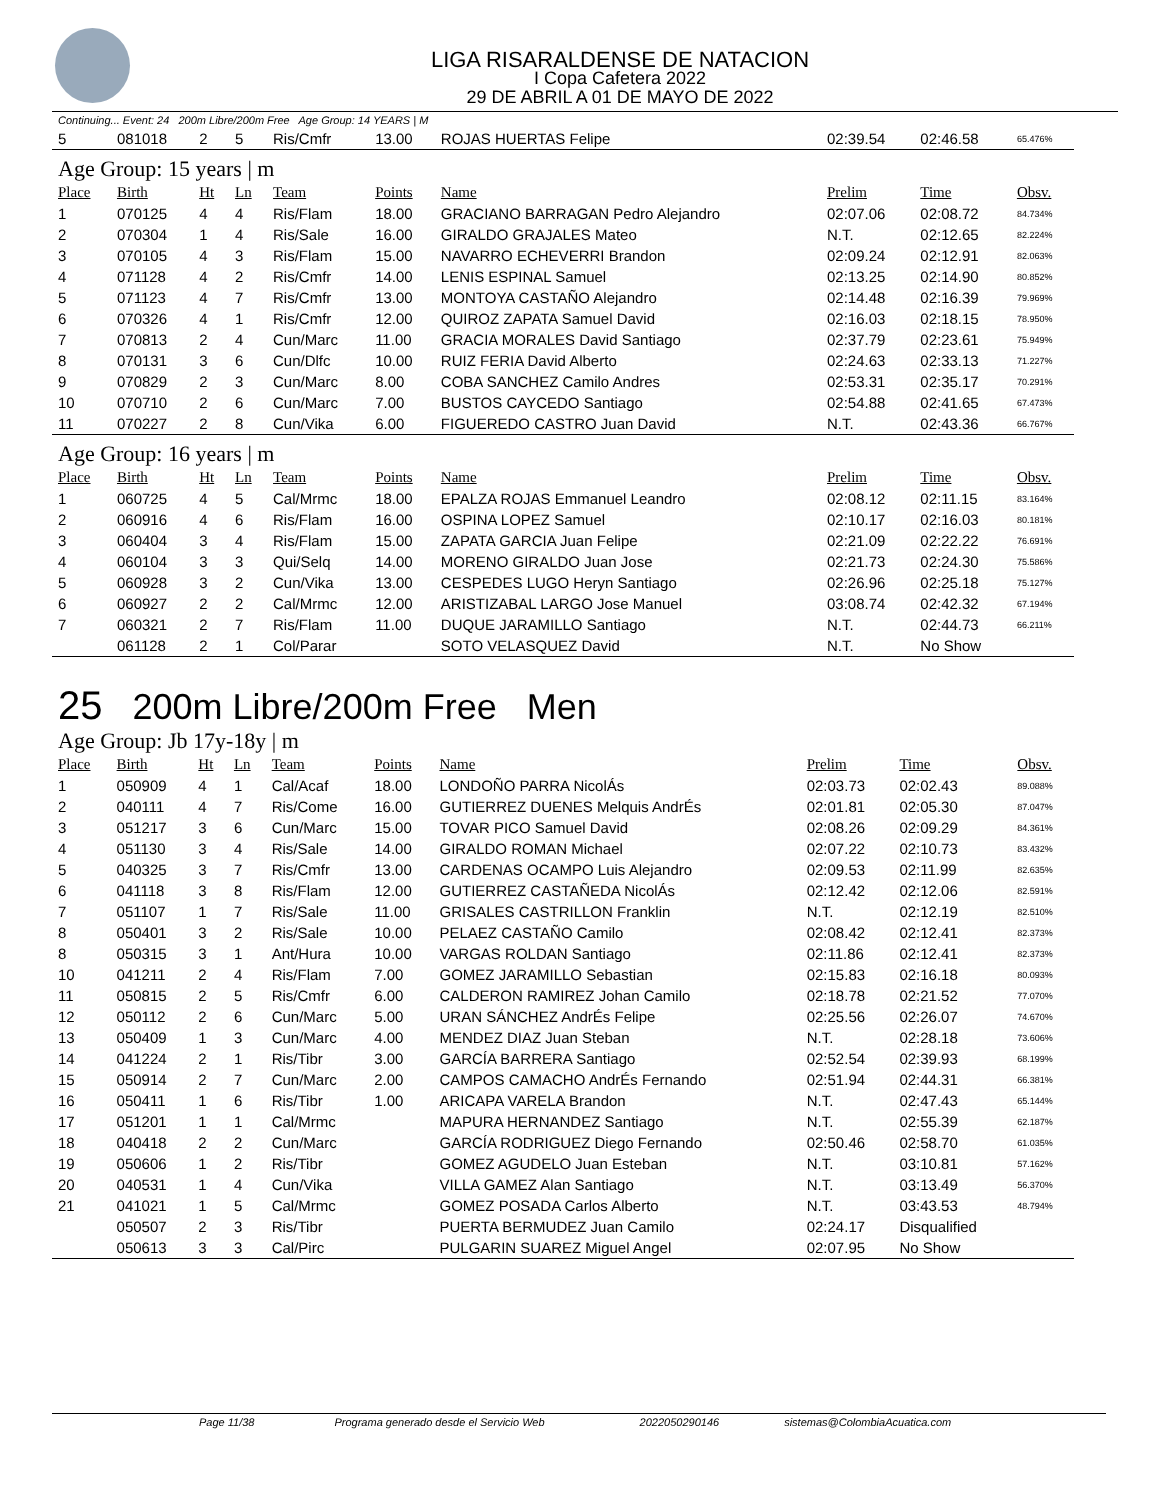LIGA RISARALDENSE DE NATACION
I Copa Cafetera 2022
29 DE ABRIL A 01 DE MAYO DE 2022
Continuing... Event: 24 200m Libre/200m Free Age Group: 14 YEARS | M
| 5 | 081018 | 2 | 5 | Ris/Cmfr | 13.00 | ROJAS HUERTAS Felipe | 02:39.54 | 02:46.58 | 65.476% |
| Age Group: 15 years / m | | | | | | | | | |
| Place | Birth | Ht | Ln | Team | Points | Name | Prelim | Time | Obsv. |
| 1 | 070125 | 4 | 4 | Ris/Flam | 18.00 | GRACIANO BARRAGAN Pedro Alejandro | 02:07.06 | 02:08.72 | 84.734% |
| 2 | 070304 | 1 | 4 | Ris/Sale | 16.00 | GIRALDO GRAJALES Mateo | N.T. | 02:12.65 | 82.224% |
| 3 | 070105 | 4 | 3 | Ris/Flam | 15.00 | NAVARRO ECHEVERRI Brandon | 02:09.24 | 02:12.91 | 82.063% |
| 4 | 071128 | 4 | 2 | Ris/Cmfr | 14.00 | LENIS ESPINAL Samuel | 02:13.25 | 02:14.90 | 80.852% |
| 5 | 071123 | 4 | 7 | Ris/Cmfr | 13.00 | MONTOYA CASTAÑO Alejandro | 02:14.48 | 02:16.39 | 79.969% |
| 6 | 070326 | 4 | 1 | Ris/Cmfr | 12.00 | QUIROZ ZAPATA Samuel David | 02:16.03 | 02:18.15 | 78.950% |
| 7 | 070813 | 2 | 4 | Cun/Marc | 11.00 | GRACIA MORALES David Santiago | 02:37.79 | 02:23.61 | 75.949% |
| 8 | 070131 | 3 | 6 | Cun/Dlfc | 10.00 | RUIZ FERIA David Alberto | 02:24.63 | 02:33.13 | 71.227% |
| 9 | 070829 | 2 | 3 | Cun/Marc | 8.00 | COBA SANCHEZ Camilo Andres | 02:53.31 | 02:35.17 | 70.291% |
| 10 | 070710 | 2 | 6 | Cun/Marc | 7.00 | BUSTOS CAYCEDO Santiago | 02:54.88 | 02:41.65 | 67.473% |
| 11 | 070227 | 2 | 8 | Cun/Vika | 6.00 | FIGUEREDO CASTRO Juan David | N.T. | 02:43.36 | 66.767% |
| Age Group: 16 years / m | | | | | | | | | |
| Place | Birth | Ht | Ln | Team | Points | Name | Prelim | Time | Obsv. |
| 1 | 060725 | 4 | 5 | Cal/Mrmc | 18.00 | EPALZA ROJAS Emmanuel Leandro | 02:08.12 | 02:11.15 | 83.164% |
| 2 | 060916 | 4 | 6 | Ris/Flam | 16.00 | OSPINA LOPEZ Samuel | 02:10.17 | 02:16.03 | 80.181% |
| 3 | 060404 | 3 | 4 | Ris/Flam | 15.00 | ZAPATA GARCIA Juan Felipe | 02:21.09 | 02:22.22 | 76.691% |
| 4 | 060104 | 3 | 3 | Qui/Selq | 14.00 | MORENO GIRALDO Juan Jose | 02:21.73 | 02:24.30 | 75.586% |
| 5 | 060928 | 3 | 2 | Cun/Vika | 13.00 | CESPEDES LUGO Heryn Santiago | 02:26.96 | 02:25.18 | 75.127% |
| 6 | 060927 | 2 | 2 | Cal/Mrmc | 12.00 | ARISTIZABAL LARGO Jose Manuel | 03:08.74 | 02:42.32 | 67.194% |
| 7 | 060321 | 2 | 7 | Ris/Flam | 11.00 | DUQUE JARAMILLO Santiago | N.T. | 02:44.73 | 66.211% |
| | 061128 | 2 | 1 | Col/Parar | | SOTO VELASQUEZ David | N.T. | No Show | |
25 200m Libre/200m Free Men
| Age Group: Jb 17y-18y / m | | | | | | | | | |
| Place | Birth | Ht | Ln | Team | Points | Name | Prelim | Time | Obsv. |
| 1 | 050909 | 4 | 1 | Cal/Acaf | 18.00 | LONDOÑO PARRA NicolÁs | 02:03.73 | 02:02.43 | 89.088% |
| 2 | 040111 | 4 | 7 | Ris/Come | 16.00 | GUTIERREZ DUENES Melquis AndrÉs | 02:01.81 | 02:05.30 | 87.047% |
| 3 | 051217 | 3 | 6 | Cun/Marc | 15.00 | TOVAR PICO Samuel David | 02:08.26 | 02:09.29 | 84.361% |
| 4 | 051130 | 3 | 4 | Ris/Sale | 14.00 | GIRALDO ROMAN Michael | 02:07.22 | 02:10.73 | 83.432% |
| 5 | 040325 | 3 | 7 | Ris/Cmfr | 13.00 | CARDENAS OCAMPO Luis Alejandro | 02:09.53 | 02:11.99 | 82.635% |
| 6 | 041118 | 3 | 8 | Ris/Flam | 12.00 | GUTIERREZ CASTAÑEDA NicolÁs | 02:12.42 | 02:12.06 | 82.591% |
| 7 | 051107 | 1 | 7 | Ris/Sale | 11.00 | GRISALES CASTRILLON Franklin | N.T. | 02:12.19 | 82.510% |
| 8 | 050401 | 3 | 2 | Ris/Sale | 10.00 | PELAEZ CASTAÑO Camilo | 02:08.42 | 02:12.41 | 82.373% |
| 8 | 050315 | 3 | 1 | Ant/Hura | 10.00 | VARGAS ROLDAN Santiago | 02:11.86 | 02:12.41 | 82.373% |
| 10 | 041211 | 2 | 4 | Ris/Flam | 7.00 | GOMEZ JARAMILLO Sebastian | 02:15.83 | 02:16.18 | 80.093% |
| 11 | 050815 | 2 | 5 | Ris/Cmfr | 6.00 | CALDERON RAMIREZ Johan Camilo | 02:18.78 | 02:21.52 | 77.070% |
| 12 | 050112 | 2 | 6 | Cun/Marc | 5.00 | URAN SÁNCHEZ AndrÉs Felipe | 02:25.56 | 02:26.07 | 74.670% |
| 13 | 050409 | 1 | 3 | Cun/Marc | 4.00 | MENDEZ DIAZ Juan Steban | N.T. | 02:28.18 | 73.606% |
| 14 | 041224 | 2 | 1 | Ris/Tibr | 3.00 | GARCÍA BARRERA Santiago | 02:52.54 | 02:39.93 | 68.199% |
| 15 | 050914 | 2 | 7 | Cun/Marc | 2.00 | CAMPOS CAMACHO AndrÉs Fernando | 02:51.94 | 02:44.31 | 66.381% |
| 16 | 050411 | 1 | 6 | Ris/Tibr | 1.00 | ARICAPA VARELA Brandon | N.T. | 02:47.43 | 65.144% |
| 17 | 051201 | 1 | 1 | Cal/Mrmc | | MAPURA HERNANDEZ Santiago | N.T. | 02:55.39 | 62.187% |
| 18 | 040418 | 2 | 2 | Cun/Marc | | GARCÍA RODRIGUEZ Diego Fernando | 02:50.46 | 02:58.70 | 61.035% |
| 19 | 050606 | 1 | 2 | Ris/Tibr | | GOMEZ AGUDELO Juan Esteban | N.T. | 03:10.81 | 57.162% |
| 20 | 040531 | 1 | 4 | Cun/Vika | | VILLA GAMEZ Alan Santiago | N.T. | 03:13.49 | 56.370% |
| 21 | 041021 | 1 | 5 | Cal/Mrmc | | GOMEZ POSADA Carlos Alberto | N.T. | 03:43.53 | 48.794% |
| | 050507 | 2 | 3 | Ris/Tibr | | PUERTA BERMUDEZ Juan Camilo | 02:24.17 | Disqualified | |
| | 050613 | 3 | 3 | Cal/Pirc | | PULGARIN SUAREZ Miguel Angel | 02:07.95 | No Show | |
Page 11/38 Programa generado desde el Servicio Web 2022050290146 sistemas@ColombiaAcuatica.com